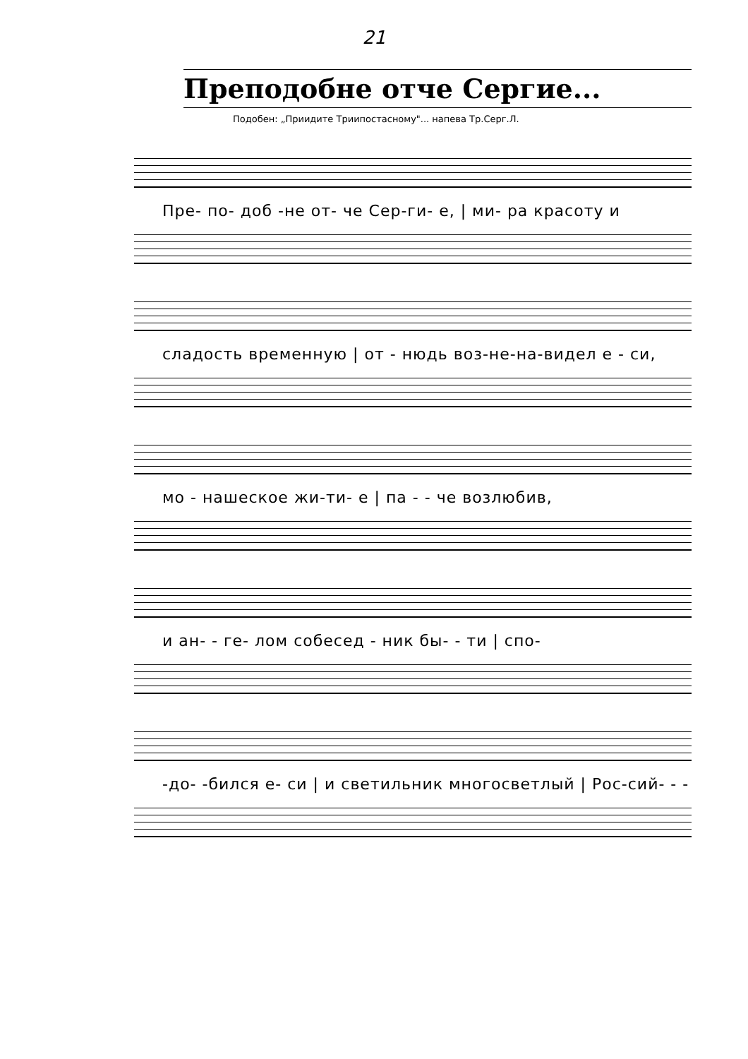21
Преподобне отче Сергие...
Подобен: „Приидите Триипостасному"... напева Тр.Серг.Л.
Пре- по- доб -не от- че Сер-ги- е, | ми- ра красоту и
сладость временную | от - нюдь воз-не-на-видел е - си,
мо - нашеское жи-ти- е | па - - че возлюбив,
и ан- - ге- лом собесед - ник бы- - ти | спо-
-до- -бился е- си | и светильник многосветлый | Рос-сий- - -